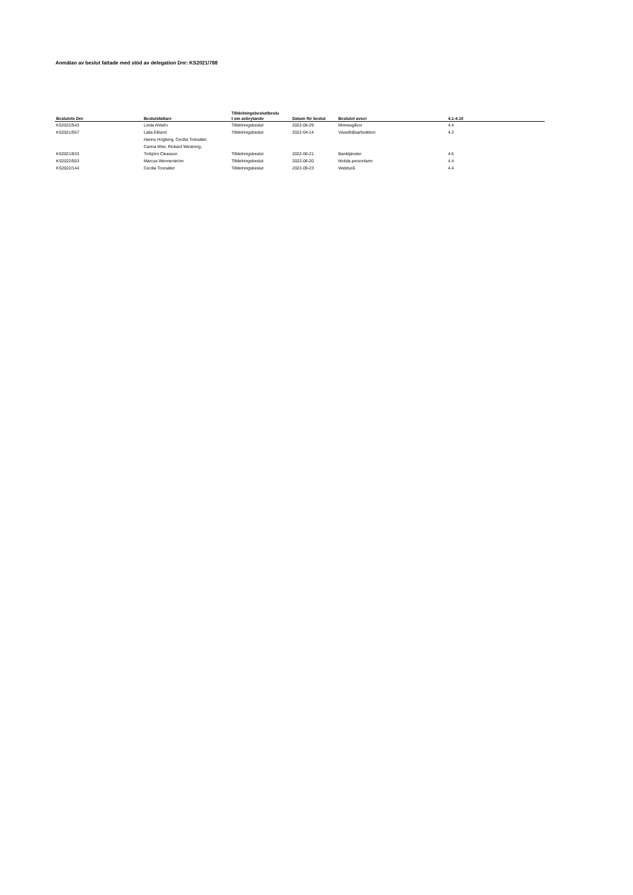Anmälan av beslut fattade med stöd av delegation Dnr: KS2021/788
| Beslutets Dnr | Beslutsfattare | Tilldelningsbeslut/beslu t om avbrytande | Datum för beslut | Beslutet avser | 4.1-4.10 |
| --- | --- | --- | --- | --- | --- |
| KS2022/543 | Linda Ahlsén | Tilldelningsbeslut | 2022-06-29 | Minnesgåvor | 4.4 |
| KS2021/557 | Laila Eklund | Tilldelningsbeslut | 2022-04-14 | Visselblåsarfunktion | 4.3 |
| KS2021/833 | Hannu Högberg, Cecilia Toresäter, Carina Wier, Rickard Westning, Torbjörn Cleasson | Tilldelningsbeslut | 2022-06-21 | Banktjänster | 4.6 |
| KS2022/503 | Marcus Wennerström | Tilldelningsbeslut | 2022-06-20 | Mobila personlarm | 4.4 |
| KS2022/144 | Cecilia Toresäter | Tilldelningsbeslut | 2022-09-23 | Webbyrå | 4.4 |